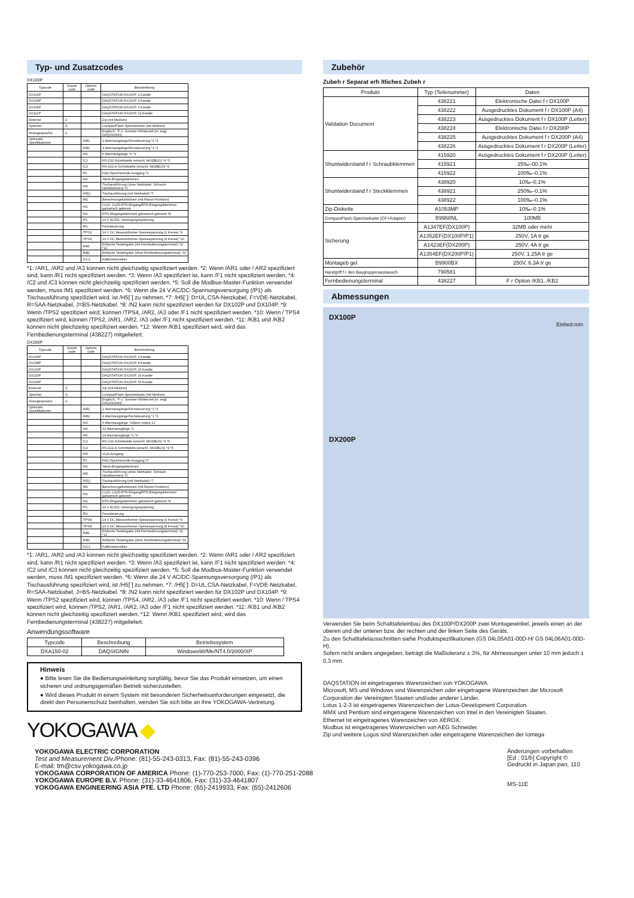Typ- und Zusatzcodes
DX100P
| Typcode | Zusatz code | Options code | Beschreibung |
| --- | --- | --- | --- |
| DX102P | | | DAQSTATION DX100P, 2 Kanäle |
| DX104P | | | DAQSTATION DX100P, 4 Kanäle |
| DX106P | | | DAQSTATION DX100P, 6 Kanäle |
| DX112P | | | DAQSTATION DX100P, 12 Kanäle |
| Externer | -2 | | Zip (mit Medium) |
| Speicher | -3 | | CompactFlash-Speicherkarte (mit Medium) |
| Anzeigesprache | -1 | | Englisch, °F u. Sommer-/Winterzeit (m. engl. DAQSIGNIN) |
| Optionale Spezifikationen | | /AR1 | 2 Alarmausgänge/Fernsteuerung *1 *2 |
| | | /AR2 | 4 Alarmausgänge/Fernsteuerung *1 *2 |
| | | /A3 | 6 Alarmausgänge *1 *3 |
| | | /C2 | RS-232-Schnittstelle (einschl. MODBUS) *4 *5 |
| | | /C3 | RS-422-A-Schnittstelle (einschl. MODBUS) *4 |
| | | /F1 | FAIL/Speicherende-Ausgang *3 |
| | | /H2 | Steck-Eingangsklemmen |
| | | /H5 | Tischausführung (ohne Netzkabel, Schraub-Netzklemmen) *6 |
| | | /H5[ ] | Tischausführung (mit Netzkabel) *7 |
| | | /M1 | Berechnungsfunktionen (mit Report-Funktion) |
| | | /N1 | Cu10, Cu25-RTD-Eingang/RTD-Eingangsklemmen galvanisch getrennt |
| | | /N2 | RTD-Eingangsklemmen galvanisch getrennt *8 |
| | | /P1 | 24 V AC/DC Versorgungsspannung |
| | | /R1 | Fernsteuerung |
| | | /TPS2 | 24 V DC Messumformer-Speisespannung (2 Kreise) *9 |
| | | /TPS4 | 24 V DC Messumformer-Speisespannung (4 Kreise) *10 |
| | | /KB1 | Einfache Texteingabe (mit Fernbedienungsterminal) *11 *12 |
| | | /KB2 | Einfache Texteingabe (ohne Fernbedienungsterminal) *11 |
| | | /CC1 | Kalibrierkorrektur |
*1: /AR1, /AR2 und /A3 können nicht gleichzeitig spezifiziert werden. *2: Wenn /AR1 oder / AR2 spezifiziert sind, kann /R1 nicht spezifiziert werden. *3: Wenn /A3 spezifiziert ist, kann /F1 nicht spezifiziert werden. *4: /C2 und /C3 können nicht gleichzeitig spezifiziert werden. *5: Soll die Modbus-Master-Funktion verwendet werden, muss /M1 spezifiziert werden. *6: Wenn die 24 V AC/DC-Spannungsversorgung (/P1) als Tischausführung spezifiziert wird, ist /H5[ ] zu nehmen. *7: /H5[ ]: D=UL,CSA-Netzkabel, F=VDE-Netzkabel, R=SAA-Netzkabel, J=BS-Netzkabel. *8: /N2 kann nicht spezifiziert werden für DX102P und DX104P. *9: Wenn /TPS2 spezifiziert wird, können /TPS4, /AR2, /A3 oder /F1 nicht spezifiziert werden. *10: Wenn / TPS4 spezifiziert wird, können /TPS2, /AR1, /AR2, /A3 oder /F1 nicht spezifiziert werden. *11: /KB1 und /KB2 können nicht gleichzeitig spezifiziert werden. *12: Wenn /KB1 spezifiziert wird, wird das Fernbedienungsterminal (438227) mitgeliefert.
DX200P
| Typcode | Zusatz code | Options code | Beschreibung |
| --- | --- | --- | --- |
| DX204P | | | DAQSTATION DX200P, 4 Kanäle |
| DX208P | | | DAQSTATION DX200P, 8 Kanäle |
| DX210P | | | DAQSTATION DX200P, 10 Kanäle |
| DX220P | | | DAQSTATION DX200P, 20 Kanäle |
| DX230P | | | DAQSTATION DX200P, 30 Kanäle |
| Externer | -2 | | Zip (mit Medium) |
| Speicher | -3 | | CompactFlash-Speicherkarte (mit Medium) |
| Anzeigesprache | -1 | | Englisch, °F u. Sommer-/Winterzeit (m. engl. DAQSIGNIN) |
| Optionale Spezifikationen | | /AR1 | 2 Alarmausgänge/Fernsteuerung *1 *2 |
| | | /AR2 | 4 Alarmausgänge/Fernsteuerung *1 *2 |
| | | /A3 | 6 Alarmausgänge *1Alarm output 12 |
| | | /A4 | 12 Alarmausgänge *1 |
| | | /A5 | 24 Alarmausgänge *1 *3 |
| | | /C2 | RS-232-Schnittstelle (einschl. MODBUS) *4 *5 |
| | | /C3 | RS-422-A-Schnittstelle (einschl. MODBUS) *4 *5 |
| | | /D5 | VGA-Ausgang |
| | | /F1 | FAIL/Speicherende-Ausgang *3 |
| | | /H2 | Steck-Eingangsklemmen |
| | | /H5 | Tischausführung (ohne Netzkabel, Schraub-Netzklemmen) *6 |
| | | /H5[ ] | Tischausführung (mit Netzkabel) *7 |
| | | /M1 | Berechnungsfunktionen (mit Report-Funktion) |
| | | /N1 | Cu10, Cu25-RTD-Eingang/RTD-Eingangsklemmen galvanisch getrennt |
| | | /N2 | RTD-Eingangsklemmen galvanisch getrennt *8 |
| | | /P1 | 24 V AC/DC Versorgungsspannung |
| | | /R1 | Fernsteuerung |
| | | /TPS4 | 24 V DC Messumformer-Speisespannung (4 Kreise) *9 |
| | | /TPS8 | 24 V DC Messumformer-Speisespannung (8 Kreise) *10 |
| | | /KB1 | Einfache Texteingabe (mit Fernbedienungsterminal) *11 *12 |
| | | /KB2 | Einfache Texteingabe (ohne Fernbedienungsterminal) *11 |
| | | /CC1 | Kalibrierkorrektur |
*1: /AR1, /AR2 und /A3 können nicht gleichzeitig spezifiziert werden. *2: Wenn /AR1 oder / AR2 spezifiziert sind, kann /R1 nicht spezifiziert werden. *3: Wenn /A3 spezifiziert ist, kann /F1 nicht spezifiziert werden. *4: /C2 und /C3 können nicht gleichzeitig spezifiziert werden. *5: Soll die Modbus-Master-Funktion verwendet werden, muss /M1 spezifiziert werden. *6: Wenn die 24 V AC/DC-Spannungsversorgung (/P1) als Tischausführung spezifiziert wird, ist /H5[ ] zu nehmen. *7: /H5[ ]: D=UL,CSA-Netzkabel, F=VDE-Netzkabel, R=SAA-Netzkabel, J=BS-Netzkabel. *8: /N2 kann nicht spezifiziert werden für DX102P und DX104P. *9: Wenn /TPS2 spezifiziert wird, können /TPS4, /AR2, /A3 oder /F1 nicht spezifiziert werden. *10: Wenn / TPS4 spezifiziert wird, können /TPS2, /AR1, /AR2, /A3 oder /F1 nicht spezifiziert werden. *11: /KB1 und /KB2 können nicht gleichzeitig spezifiziert werden. *12: Wenn /KB1 spezifiziert wird, wird das Fernbedienungsterminal (438227) mitgeliefert.
Anwendungssoftware
| Typcode | Beschreibung | Betriebssystem |
| --- | --- | --- |
| DXA150-02 | DAQSIGNIN | Windows98/Me/NT4.0/2000/XP |
Hinweis
● Bitte lesen Sie die Bedienungseinleitung sorgfältig, bevor Sie das Produkt einsetzen, um einen sicheren und ordnungsgemäßen Betrieb sicherzustellen.
● Wird dieses Produkt in einem System mit besonderen Sicherheitsanforderungen eingesetzt, die direkt den Personenschutz beinhalten, wenden Sie sich bitte an Ihre YOKOGAWA-Vertretung.
YOKOGAWA ◆
Zubehör
Zubeh r Separat erh ltliches Zubeh r
| Produkt | Typ (Teilenummer) | Daten |
| --- | --- | --- |
| Validation Document | 438221 | Elektronische Datei f r DX100P |
| | 438222 | Ausgedrucktes Dokument f r DX100P (A4) |
| | 438223 | Ausgedrucktes Dokument f r DX100P (Letter) |
| | 438224 | Elektronische Datei f r DX200P |
| | 438225 | Ausgedrucktes Dokument f r DX200P (A4) |
| | 438226 | Ausgedrucktes Dokument f r DX200P (Letter) |
| Shuntwiderstand f r Schraubklemmen | 415920 | Ausgedrucktes Dokument f r DX200P (Letter) |
| | 415921 | 25‰–00.1% |
| | 415922 | 100‰–0.1% |
| Shuntwiderstand f r Steckklemmen | 438920 | 10‰–0.1% |
| | 438921 | 250‰–0.1% |
| | 438922 | 100‰–0.1% |
| Zip-Diskette | A1053MP | 10‰–0.1% |
| CompactFlash-Speicherkarte (CF+Adapter) | B9968NL | 100MB |
| Sicherung | A1347EF(DX100P) | 32MB oder mehr |
| | A1352EF(DX100P/P1) | 250V, 1A tr ge |
| | A1423EF(DX200P) | 250V, 4A tr ge |
| | A1354EF(DX200P/P1) | 250V, 1.25A tr ge |
| Montageb gel | B9900BX | 250V, 6.3A tr ge |
| Handgriff f r den Baugruppenaustausch | 790581 | |
| Fernbedienungsterminal | 438227 | F r Option /KB1, /KB2 |
Abmessungen
DX100P
Einheit:mm
DX200P
Verwenden Sie beim Schalttafeleinbau des DX100P/DX200P zwei Montagewinkel, jeweils einen an der oberen und der unteren bzw. der rechten und der linken Seite des Geräts.
Zu den Schalttafelausschnitten siehe Produktspezifikationen (GS 04L05A01-00D-H/ GS 04L06A01-00D-H).
Sofern nicht anders angegeben, beträgt die Maßtoleranz ± 3%, für Abmessungen unter 10 mm jedoch ± 0,3 mm.
DAQSTATION ist eingetragenes Warenzeichen von YOKOGAWA.
Microsoft, MS und Windows sind Warenzeichen oder eingetragene Warenzeichen der Microsoft Corporation der Vereinigten Staaten und/oder anderer Länder.
Lotus 1-2-3 ist eingetragenes Warenzeichen der Lotus-Development Corporation.
MMX und Pentium sind eingetragene Warenzeichen von Intel in den Vereinigten Staaten.
Ethernet ist eingetragenes Warenzeichen von XEROX.
Modbus ist eingetragenes Warenzeichen von AEG Schneider.
Zip und weitere Logos sind Warenzeichen oder eingetragene Warenzeichen der Iomega
YOKOGAWA ELECTRIC CORPORATION
Test and Measurement Div./Phone: (81)-55-243-0313, Fax: (81)-55-243-0396
E-mail: tm@csv.yokogawa.co.jp
YOKOGAWA CORPORATION OF AMERICA Phone: (1)-770-253-7000, Fax: (1)-770-251-2088
YOKOGAWA EUROPE B.V. Phone: (31)-33-4641806, Fax: (31)-33-4641807
YOKOGAWA ENGINEERING ASIA PTE. LTD Phone: (65)-2419933, Fax: (65)-2412606
Änderungen vorbehalten
[Ed : 01/b] Copyright ©
Gedruckt in Japan pan, 110
MS-11E